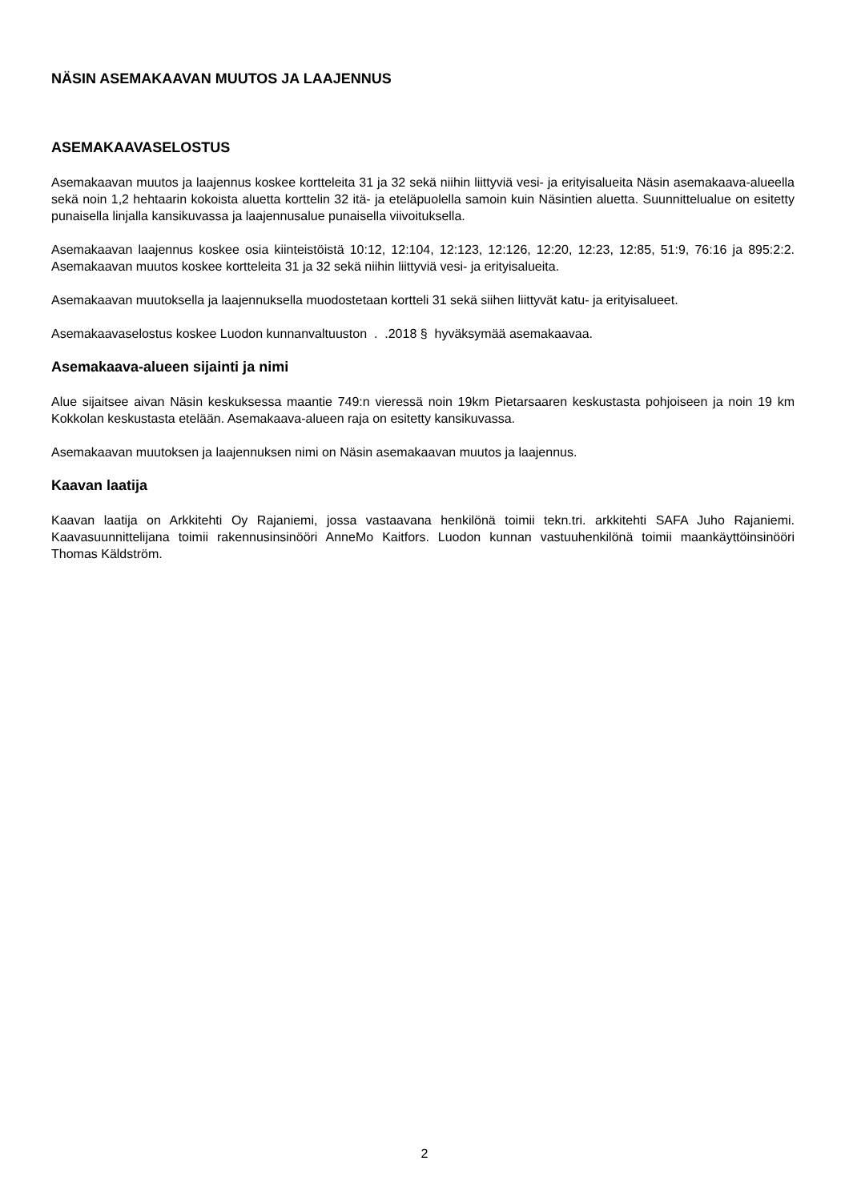NÄSIN ASEMAKAAVAN MUUTOS JA LAAJENNUS
ASEMAKAAVASELOSTUS
Asemakaavan muutos ja laajennus koskee kortteleita 31 ja 32 sekä niihin liittyviä vesi- ja erityisalueita Näsin asemakaava-alueella sekä noin 1,2 hehtaarin kokoista aluetta korttelin 32 itä- ja eteläpuolella samoin kuin Näsintien aluetta. Suunnittelualue on esitetty punaisella linjalla kansikuvassa ja laajennusalue punaisella viivoituksella.
Asemakaavan laajennus koskee osia kiinteistöistä 10:12, 12:104, 12:123, 12:126, 12:20, 12:23, 12:85, 51:9, 76:16 ja 895:2:2. Asemakaavan muutos koskee kortteleita 31 ja 32 sekä niihin liittyviä vesi- ja erityisalueita.
Asemakaavan muutoksella ja laajennuksella muodostetaan kortteli 31 sekä siihen liittyvät katu- ja erityisalueet.
Asemakaavaselostus koskee Luodon kunnanvaltuuston . .2018 § hyväksymää asemakaavaa.
Asemakaava-alueen sijainti ja nimi
Alue sijaitsee aivan Näsin keskuksessa maantie 749:n vieressä noin 19km Pietarsaaren keskustasta pohjoiseen ja noin 19 km Kokkolan keskustasta etelään. Asemakaava-alueen raja on esitetty kansikuvassa.
Asemakaavan muutoksen ja laajennuksen nimi on Näsin asemakaavan muutos ja laajennus.
Kaavan laatija
Kaavan laatija on Arkkitehti Oy Rajaniemi, jossa vastaavana henkilönä toimii tekn.tri. arkkitehti SAFA Juho Rajaniemi. Kaavasuunnittelijana toimii rakennusinsinööri AnneMo Kaitfors. Luodon kunnan vastuuhenkilönä toimii maankäyttöinsinööri Thomas Käldström.
2